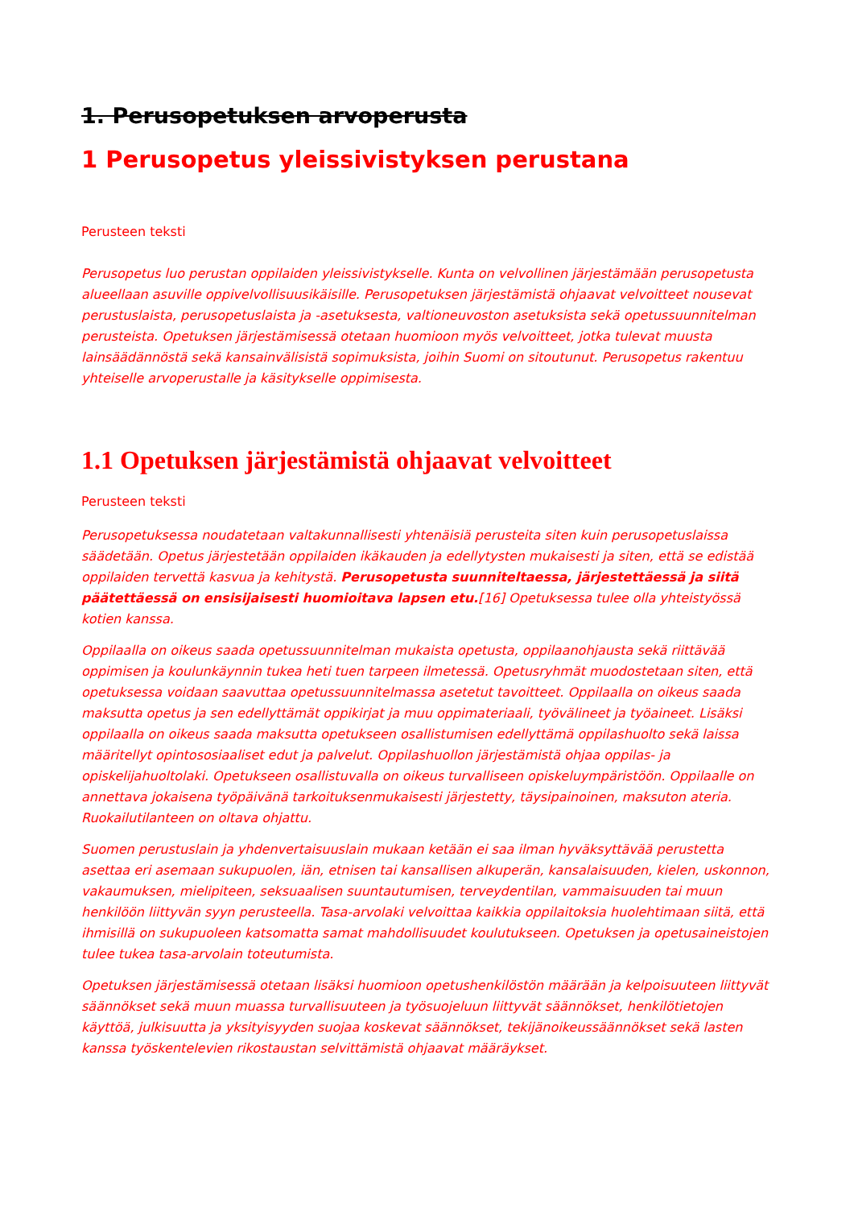1. Perusopetuksen arvoperusta
1 Perusopetus yleissivistyksen perustana
Perusteen teksti
Perusopetus luo perustan oppilaiden yleissivistykselle. Kunta on velvollinen järjestämään perusopetusta alueellaan asuville oppivelvollisuusikäisille. Perusopetuksen järjestämistä ohjaavat velvoitteet nousevat perustuslaista, perusopetuslaista ja -asetuksesta, valtioneuvoston asetuksista sekä opetussuunnitelman perusteista. Opetuksen järjestämisessä otetaan huomioon myös velvoitteet, jotka tulevat muusta lainsäädännöstä sekä kansainvälisistä sopimuksista, joihin Suomi on sitoutunut. Perusopetus rakentuu yhteiselle arvoperustalle ja käsitykselle oppimisesta.
1.1 Opetuksen järjestämistä ohjaavat velvoitteet
Perusteen teksti
Perusopetuksessa noudatetaan valtakunnallisesti yhtenäisiä perusteita siten kuin perusopetuslaissa säädetään. Opetus järjestetään oppilaiden ikäkauden ja edellytysten mukaisesti ja siten, että se edistää oppilaiden tervettä kasvua ja kehitystä. Perusopetusta suunniteltaessa, järjestettäessä ja siitä päätettäessä on ensisijaisesti huomioitava lapsen etu.[16] Opetuksessa tulee olla yhteistyössä kotien kanssa.
Oppilaalla on oikeus saada opetussuunnitelman mukaista opetusta, oppilaanohjausta sekä riittävää oppimisen ja koulunkäynnin tukea heti tuen tarpeen ilmetessä. Opetusryhmät muodostetaan siten, että opetuksessa voidaan saavuttaa opetussuunnitelmassa asetetut tavoitteet. Oppilaalla on oikeus saada maksutta opetus ja sen edellyttämät oppikirjat ja muu oppimateriaali, työvälineet ja työaineet. Lisäksi oppilaalla on oikeus saada maksutta opetukseen osallistumisen edellyttämä oppilashuolto sekä laissa määritellyt opintososiaaliset edut ja palvelut. Oppilashuollon järjestämistä ohjaa oppilas- ja opiskelijahuoltolaki. Opetukseen osallistuvalla on oikeus turvalliseen opiskeluympäristöön. Oppilaalle on annettava jokaisena työpäivänä tarkoituksenmukaisesti järjestetty, täysipainoinen, maksuton ateria. Ruokailutilanteen on oltava ohjattu.
Suomen perustuslain ja yhdenvertaisuuslain mukaan ketään ei saa ilman hyväksyttävää perustetta asettaa eri asemaan sukupuolen, iän, etnisen tai kansallisen alkuperän, kansalaisuuden, kielen, uskonnon, vakaumuksen, mielipiteen, seksuaalisen suuntautumisen, terveydentilan, vammaisuuden tai muun henkilöön liittyvän syyn perusteella. Tasa-arvolaki velvoittaa kaikkia oppilaitoksia huolehtimaan siitä, että ihmisillä on sukupuoleen katsomatta samat mahdollisuudet koulutukseen. Opetuksen ja opetusaineistojen tulee tukea tasa-arvolain toteutumista.
Opetuksen järjestämisessä otetaan lisäksi huomioon opetushenkilöstön määrään ja kelpoisuuteen liittyvät säännökset sekä muun muassa turvallisuuteen ja työsuojeluun liittyvät säännökset, henkilötietojen käyttöä, julkisuutta ja yksityisyyden suojaa koskevat säännökset, tekijänoikeussäännökset sekä lasten kanssa työskentelevien rikostaustan selvittämistä ohjaavat määräykset.